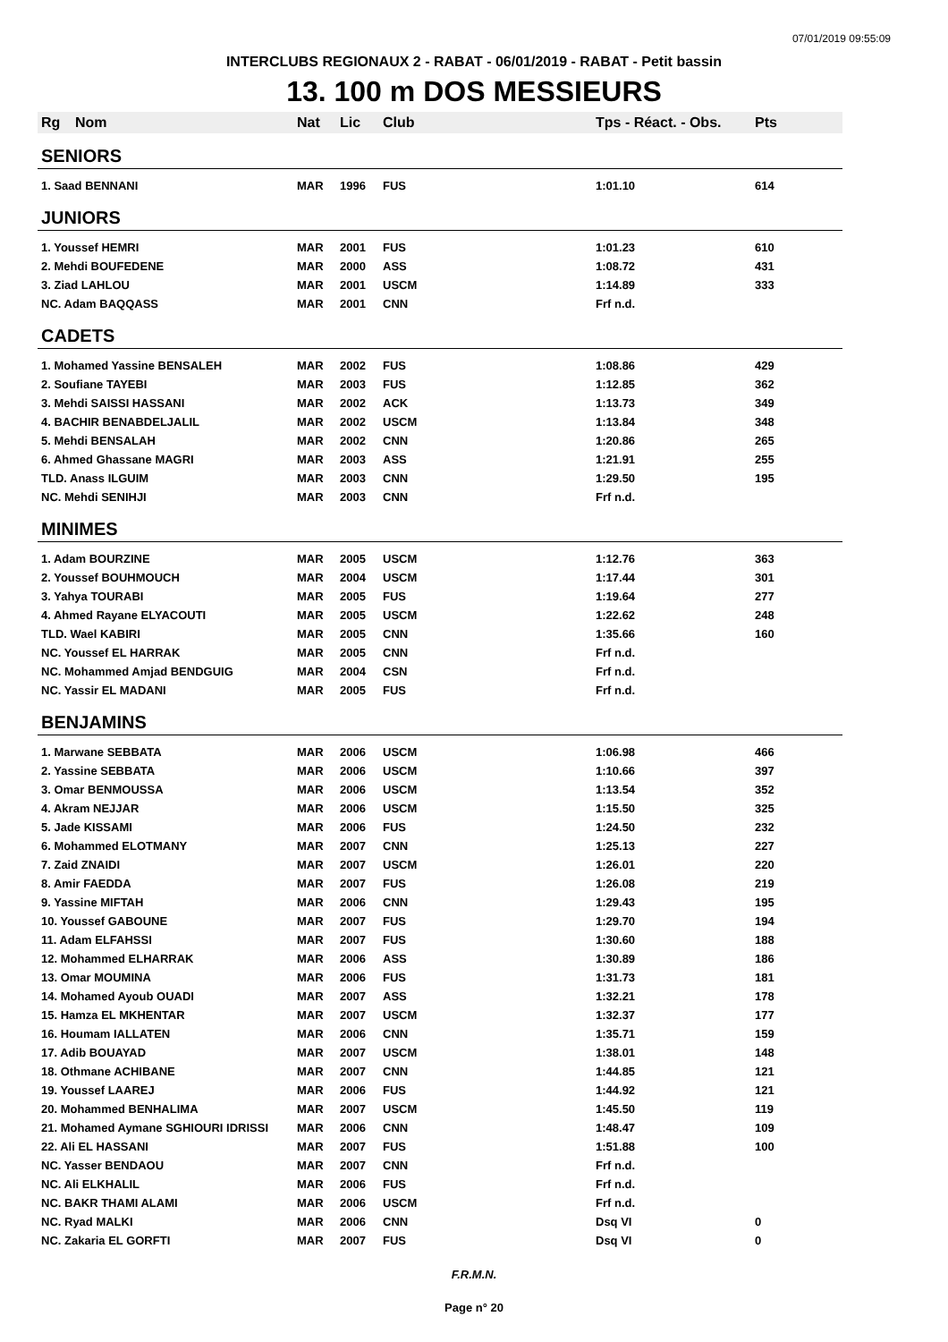07/01/2019 09:55:09
INTERCLUBS REGIONAUX 2 - RABAT - 06/01/2019 - RABAT - Petit bassin
13. 100 m DOS MESSIEURS
| Rg | Nom | Nat | Lic | Club | Tps - Réact. - Obs. | Pts |
| --- | --- | --- | --- | --- | --- | --- |
| SENIORS | | | | | | |
| 1. Saad BENNANI | | MAR | 1996 | FUS | 1:01.10 | 614 |
| JUNIORS | | | | | | |
| 1. Youssef HEMRI | | MAR | 2001 | FUS | 1:01.23 | 610 |
| 2. Mehdi BOUFEDENE | | MAR | 2000 | ASS | 1:08.72 | 431 |
| 3. Ziad LAHLOU | | MAR | 2001 | USCM | 1:14.89 | 333 |
| NC. Adam BAQQASS | | MAR | 2001 | CNN | Frf n.d. | |
| CADETS | | | | | | |
| 1. Mohamed Yassine BENSALEH | | MAR | 2002 | FUS | 1:08.86 | 429 |
| 2. Soufiane TAYEBI | | MAR | 2003 | FUS | 1:12.85 | 362 |
| 3. Mehdi SAISSI HASSANI | | MAR | 2002 | ACK | 1:13.73 | 349 |
| 4. BACHIR BENABDELJALIL | | MAR | 2002 | USCM | 1:13.84 | 348 |
| 5. Mehdi BENSALAH | | MAR | 2002 | CNN | 1:20.86 | 265 |
| 6. Ahmed Ghassane MAGRI | | MAR | 2003 | ASS | 1:21.91 | 255 |
| TLD. Anass ILGUIM | | MAR | 2003 | CNN | 1:29.50 | 195 |
| NC. Mehdi SENIHJI | | MAR | 2003 | CNN | Frf n.d. | |
| MINIMES | | | | | | |
| 1. Adam BOURZINE | | MAR | 2005 | USCM | 1:12.76 | 363 |
| 2. Youssef BOUHMOUCH | | MAR | 2004 | USCM | 1:17.44 | 301 |
| 3. Yahya TOURABI | | MAR | 2005 | FUS | 1:19.64 | 277 |
| 4. Ahmed Rayane ELYACOUTI | | MAR | 2005 | USCM | 1:22.62 | 248 |
| TLD. Wael KABIRI | | MAR | 2005 | CNN | 1:35.66 | 160 |
| NC. Youssef EL HARRAK | | MAR | 2005 | CNN | Frf n.d. | |
| NC. Mohammed Amjad BENDGUIG | | MAR | 2004 | CSN | Frf n.d. | |
| NC. Yassir EL MADANI | | MAR | 2005 | FUS | Frf n.d. | |
| BENJAMINS | | | | | | |
| 1. Marwane SEBBATA | | MAR | 2006 | USCM | 1:06.98 | 466 |
| 2. Yassine SEBBATA | | MAR | 2006 | USCM | 1:10.66 | 397 |
| 3. Omar BENMOUSSA | | MAR | 2006 | USCM | 1:13.54 | 352 |
| 4. Akram NEJJAR | | MAR | 2006 | USCM | 1:15.50 | 325 |
| 5. Jade KISSAMI | | MAR | 2006 | FUS | 1:24.50 | 232 |
| 6. Mohammed ELOTMANY | | MAR | 2007 | CNN | 1:25.13 | 227 |
| 7. Zaid ZNAIDI | | MAR | 2007 | USCM | 1:26.01 | 220 |
| 8. Amir FAEDDA | | MAR | 2007 | FUS | 1:26.08 | 219 |
| 9. Yassine MIFTAH | | MAR | 2006 | CNN | 1:29.43 | 195 |
| 10. Youssef GABOUNE | | MAR | 2007 | FUS | 1:29.70 | 194 |
| 11. Adam ELFAHSSI | | MAR | 2007 | FUS | 1:30.60 | 188 |
| 12. Mohammed ELHARRAK | | MAR | 2006 | ASS | 1:30.89 | 186 |
| 13. Omar MOUMINA | | MAR | 2006 | FUS | 1:31.73 | 181 |
| 14. Mohamed Ayoub OUADI | | MAR | 2007 | ASS | 1:32.21 | 178 |
| 15. Hamza EL MKHENTAR | | MAR | 2007 | USCM | 1:32.37 | 177 |
| 16. Houmam IALLATEN | | MAR | 2006 | CNN | 1:35.71 | 159 |
| 17. Adib BOUAYAD | | MAR | 2007 | USCM | 1:38.01 | 148 |
| 18. Othmane ACHIBANE | | MAR | 2007 | CNN | 1:44.85 | 121 |
| 19. Youssef LAAREJ | | MAR | 2006 | FUS | 1:44.92 | 121 |
| 20. Mohammed BENHALIMA | | MAR | 2007 | USCM | 1:45.50 | 119 |
| 21. Mohamed Aymane SGHIOURI IDRISSI | | MAR | 2006 | CNN | 1:48.47 | 109 |
| 22. Ali EL HASSANI | | MAR | 2007 | FUS | 1:51.88 | 100 |
| NC. Yasser BENDAOU | | MAR | 2007 | CNN | Frf n.d. | |
| NC. Ali ELKHALIL | | MAR | 2006 | FUS | Frf n.d. | |
| NC. BAKR THAMI ALAMI | | MAR | 2006 | USCM | Frf n.d. | |
| NC. Ryad MALKI | | MAR | 2006 | CNN | Dsq VI | 0 |
| NC. Zakaria EL GORFTI | | MAR | 2007 | FUS | Dsq VI | 0 |
F.R.M.N.
Page n° 20